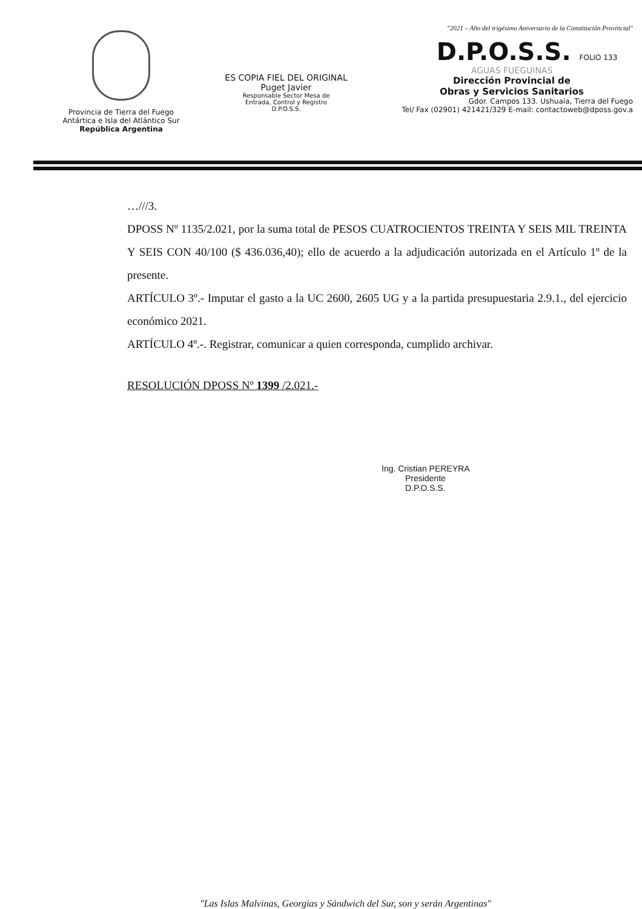Provincia de Tierra del Fuego
Antártica e Isla del Atlántico Sur
República Argentina
ES COPIA FIEL DEL ORIGINAL
Puget Javier
Responsable Sector Mesa de
Entrada, Control y Registro
D.P.O.S.S.
"2021 – Año del trigésimo Aniversario de la Constitución Provincial"
D.P.O.S.S. FOLIO 133
AGUAS FUEGUINAS
Dirección Provincial de
Obras y Servicios Sanitarios
Gdor. Campos 133. Ushuaia, Tierra del Fuego
Tel/ Fax (02901) 421421/329 E-mail: contactoweb@dposs.gov.a
…///3.
DPOSS Nº 1135/2.021, por la suma total de PESOS CUATROCIENTOS TREINTA Y SEIS MIL TREINTA Y SEIS CON 40/100 ($ 436.036,40); ello de acuerdo a la adjudicación autorizada en el Artículo 1º de la presente.
ARTÍCULO 3º.- Imputar el gasto a la UC 2600, 2605 UG y a la partida presupuestaria 2.9.1., del ejercicio económico 2021.
ARTÍCULO 4º.-. Registrar, comunicar a quien corresponda, cumplido archivar.
RESOLUCIÓN DPOSS Nº 1399 /2.021.-
Ing. Cristian PEREYRA
Presidente
D.P.O.S.S.
"Las Islas Malvinas, Georgias y Sándwich del Sur, son y serán Argentinas"